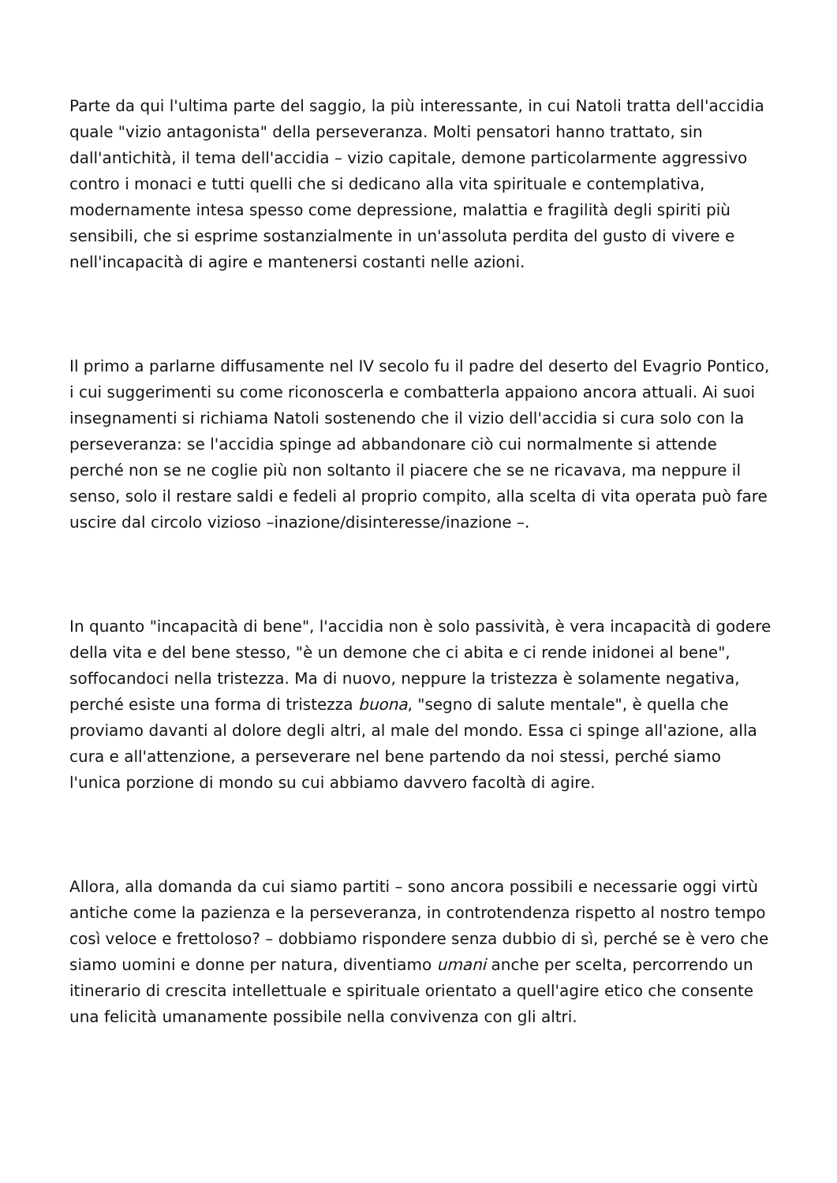Parte da qui l'ultima parte del saggio, la più interessante, in cui Natoli tratta dell'accidia quale "vizio antagonista" della perseveranza. Molti pensatori hanno trattato, sin dall'antichità, il tema dell'accidia – vizio capitale, demone particolarmente aggressivo contro i monaci e tutti quelli che si dedicano alla vita spirituale e contemplativa, modernamente intesa spesso come depressione, malattia e fragilità degli spiriti più sensibili, che si esprime sostanzialmente in un'assoluta perdita del gusto di vivere e nell'incapacità di agire e mantenersi costanti nelle azioni.
Il primo a parlarne diffusamente nel IV secolo fu il padre del deserto del Evagrio Pontico, i cui suggerimenti su come riconoscerla e combatterla appaiono ancora attuali. Ai suoi insegnamenti si richiama Natoli sostenendo che il vizio dell'accidia si cura solo con la perseveranza: se l'accidia spinge ad abbandonare ciò cui normalmente si attende perché non se ne coglie più non soltanto il piacere che se ne ricavava, ma neppure il senso, solo il restare saldi e fedeli al proprio compito, alla scelta di vita operata può fare uscire dal circolo vizioso –inazione/disinteresse/inazione –.
In quanto "incapacità di bene", l'accidia non è solo passività, è vera incapacità di godere della vita e del bene stesso, "è un demone che ci abita e ci rende inidonei al bene", soffocandoci nella tristezza. Ma di nuovo, neppure la tristezza è solamente negativa, perché esiste una forma di tristezza buona, "segno di salute mentale", è quella che proviamo davanti al dolore degli altri, al male del mondo. Essa ci spinge all'azione, alla cura e all'attenzione, a perseverare nel bene partendo da noi stessi, perché siamo l'unica porzione di mondo su cui abbiamo davvero facoltà di agire.
Allora, alla domanda da cui siamo partiti – sono ancora possibili e necessarie oggi virtù antiche come la pazienza e la perseveranza, in controtendenza rispetto al nostro tempo così veloce e frettoloso? – dobbiamo rispondere senza dubbio di sì, perché se è vero che siamo uomini e donne per natura, diventiamo umani anche per scelta, percorrendo un itinerario di crescita intellettuale e spirituale orientato a quell'agire etico che consente una felicità umanamente possibile nella convivenza con gli altri.